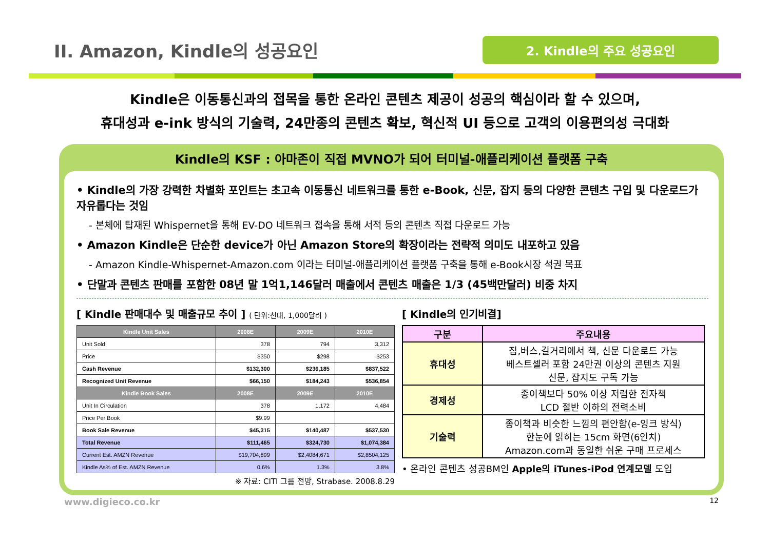II. Amazon, Kindle의 성공요인
2. Kindle의 주요 성공요인
Kindle은 이동통신과의 접목을 통한 온라인 콘텐츠 제공이 성공의 핵심이라 할 수 있으며,
휴대성과 e-ink 방식의 기술력, 24만종의 콘텐츠 확보, 혁신적 UI 등으로 고객의 이용편의성 극대화
Kindle의 KSF : 아마존이 직접 MVNO가 되어 터미널-애플리케이션 플랫폼 구축
• Kindle의 가장 강력한 차별화 포인트는 초고속 이동통신 네트워크를 통한 e-Book, 신문, 잡지 등의 다양한 콘텐츠 구입 및 다운로드가 자유롭다는 것임
- 본체에 탑재된 Whispernet을 통해 EV-DO 네트워크 접속을 통해 서적 등의 콘텐츠 직접 다운로드 가능
• Amazon Kindle은 단순한 device가 아닌 Amazon Store의 확장이라는 전략적 의미도 내포하고 있음
- Amazon Kindle-Whispernet-Amazon.com 이라는 터미널-애플리케이션 플랫폼 구축을 통해 e-Book시장 석권 목표
• 단말과 콘텐츠 판매를 포함한 08년 말 1억1,146달러 매출에서 콘텐츠 매출은 1/3 (45백만달러) 비중 차지
[ Kindle 판매대수 및 매출규모 추이 ] ( 단위:천대, 1,000달러 )
| Kindle Unit Sales | 2008E | 2009E | 2010E |
| --- | --- | --- | --- |
| Unit Sold | 378 | 794 | 3,312 |
| Price | $350 | $298 | $253 |
| Cash Revenue | $132,300 | $236,185 | $837,522 |
| Recognized Unit Revenue | $66,150 | $184,243 | $536,854 |
| Kindle Book Sales | 2008E | 2009E | 2010E |
| Unit In Circulation | 378 | 1,172 | 4,484 |
| Price Per Book | $9.99 | | |
| Book Sale Revenue | $45,315 | $140,487 | $537,530 |
| Total Revenue | $111,465 | $324,730 | $1,074,384 |
| Current Est. AMZN Revenue | $19,704,899 | $2,4084,671 | $2,8504,125 |
| Kindle As% of Est. AMZN Revenue | 0.6% | 1.3% | 3.8% |
※ 자료: CITI 그룹 전망, Strabase. 2008.8.29
[ Kindle의 인기비결]
| 구분 | 주요내용 |
| --- | --- |
| 휴대성 | 집,버스,길거리에서 책, 신문 다운로드 가능 베스트셀러 포함 24만권 이상의 콘텐츠 지원 신문, 잡지도 구독 가능 |
| 경제성 | 종이책보다 50% 이상 저렴한 전자책 LCD 절반 이하의 전력소비 |
| 기술력 | 종이책과 비슷한 느낌의 편안함(e-잉크 방식) 한눈에 읽히는 15cm 화면(6인치) Amazon.com과 동일한 쉬운 구매 프로세스 |
• 온라인 콘텐츠 성공BM인 Apple의 iTunes-iPod 연계모델 도입
www.digieco.co.kr 12